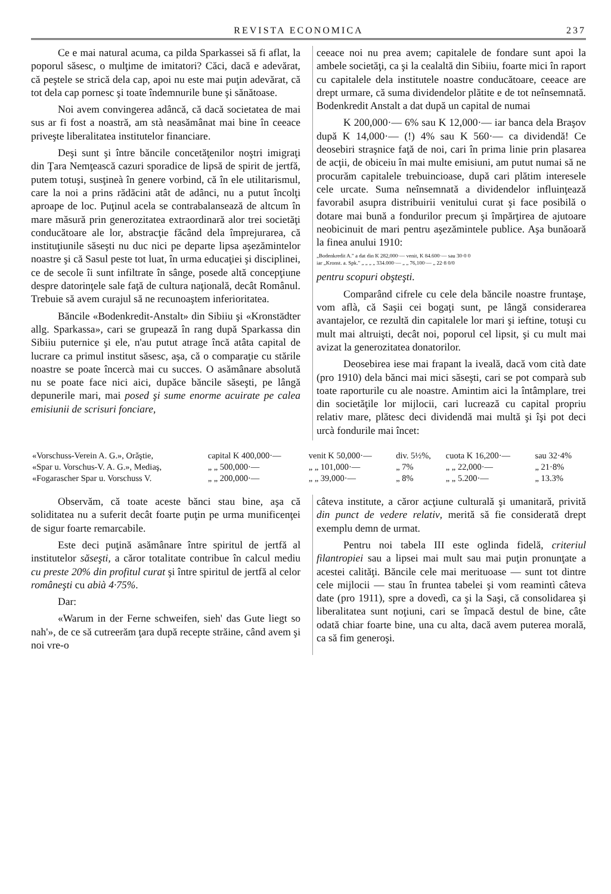REVISTA ECONOMICA 237
Ce e mai natural acuma, ca pilda Sparkassei să fi aflat, la poporul săsesc, o mulţime de imitatori? Căci, dacă e adevărat, că peştele se strică dela cap, apoi nu este mai puţin adevărat, că tot dela cap pornesc şi toate îndemnurile bune şi sănătoase.
Noi avem convingerea adâncă, că dacă societatea de mai sus ar fi fost a noastră, am stà neasămânat mai bine în ceeace priveşte liberalitatea institutelor financiare.
Deşi sunt şi între băncile concetăţenilor noştri imigraţi din Ţara Nemţească cazuri sporadice de lipsă de spirit de jertfă, putem totuşi, susţineà în genere vorbind, că în ele utilitarismul, care la noi a prins rădăcini atât de adânci, nu a putut încolţi aproape de loc. Puţinul acela se contrabalansează de altcum în mare măsură prin generozitatea extraordinară alor trei societăţi conducătoare ale lor, abstracţie făcând dela împrejurarea, că instituţiunile săseşti nu duc nici pe departe lipsa aşezămintelor noastre şi că Sasul peste tot luat, în urma educaţiei şi disciplinei, ce de secole îi sunt infiltrate în sânge, posede altă concepţiune despre datorinţele sale faţă de cultura naţională, decât Românul. Trebuie să avem curajul să ne recunoaştem inferioritatea.
Băncile «Bodenkredit-Anstalt» din Sibiiu şi «Kronstädter allg. Sparkassa», cari se grupează în rang după Sparkassa din Sibiiu puternice şi ele, n'au putut atrage încă atâta capital de lucrare ca primul institut săsesc, aşa, că o comparaţie cu stările noastre se poate încercà mai cu succes. O asămânare absolută nu se poate face nici aici, dupăce băncile săseşti, pe lângă depunerile mari, mai posed şi sume enorme acuirate pe calea emisiunii de scrisuri fonciare,
ceeace noi nu prea avem; capitalele de fondare sunt apoi la ambele societăţi, ca şi la cealaltă din Sibiiu, foarte mici în raport cu capitalele dela institutele noastre conducătoare, ceeace are drept urmare, că suma dividendelor plătite e de tot neînsemnată. Bodenkredit Anstalt a dat după un capital de numai
K 200,000·— 6% sau K 12,000·— iar banca dela Braşov după K 14,000·— (!) 4% sau K 560·— ca dividendă! Ce deosebiri straşnice faţă de noi, cari în prima linie prin plasarea de acţii, de obiceiu în mai multe emisiuni, am putut numai să ne procurăm capitalele trebuincioase, după cari plătim interesele cele urcate. Suma neînsemnată a dividendelor influinţează favorabil asupra distribuirii venitului curat şi face posibilă o dotare mai bună a fondurilor precum şi împărţirea de ajutoare neobicinuit de mari pentru aşezămintele publice. Aşa bunăoară la finea anului 1910:
„Bodenkredit A." a dat din K 282,000·— venit, K 84.600·— sau 30·0 0
iar „Kronst. a. Spk." „ „ „ „ 334.000·— „ „ 76,100·— „ 22·8 0/0
pentru scopuri obşteşti.
Comparând cifrele cu cele dela băncile noastre fruntaşe, vom aflà, că Saşii cei bogaţi sunt, pe lângă considerarea avantajelor, ce rezultă din capitalele lor mari şi ieftine, totuşi cu mult mai altruişti, decât noi, poporul cel lipsit, şi cu mult mai avizat la generozitatea donatorilor.
Deosebirea iese mai frapant la iveală, dacă vom cità date (pro 1910) dela bănci mai mici săseşti, cari se pot comparà sub toate raporturile cu ale noastre. Amintim aici la întâmplare, trei din societăţile lor mijlocii, cari lucrează cu capital propriu relativ mare, plătesc deci dividendă mai multă şi îşi pot deci urcà fondurile mai încet:
| «Vorschuss-Verein A. G.», Orăştie, | capital K 400,000·— | venit K 50,000·— | div. 5½%, | cuota K 16,200·— | sau 32·4% |
| «Spar u. Vorschus-V. A. G.», Mediaş, | „ „ 500,000·— | „ „ 101,000·— | „ 7% | „ „ 22,000·— | „ 21·8% |
| «Fogarascher Spar u. Vorschuss V. | „ „ 200,000·— | „ „ 39,000·— | „ 8% | „ „ 5.200·— | „ 13.3% |
Observăm, că toate aceste bănci stau bine, aşa că soliditatea nu a suferit decât foarte puţin pe urma munificenţei de sigur foarte remarcabile.
Este deci puţină asămânare între spiritul de jertfă al institutelor săseşti, a căror totalitate contribue în calcul mediu cu preste 20% din profitul curat şi între spiritul de jertfă al celor româneşti cu abià 4·75%.
Dar:
«Warum in der Ferne schweifen, sieh' das Gute liegt so nah'», de ce să cutreerăm ţara după recepte străine, când avem şi noi vre-o
câteva institute, a căror acţiune culturală şi umanitară, privită din punct de vedere relativ, merită să fie considerată drept exemplu demn de urmat.
Pentru noi tabela III este oglinda fidelă, criteriul filantropiei sau a lipsei mai mult sau mai puţin pronunţate a acestei calităţi. Băncile cele mai merituoase — sunt tot dintre cele mijlocii — stau în fruntea tabelei şi vom reamintì câteva date (pro 1911), spre a dovedì, ca şi la Saşi, că consolidarea şi liberalitatea sunt noţiuni, cari se împacă destul de bine, câte odată chiar foarte bine, una cu alta, dacă avem puterea morală, ca să fim generoşi.